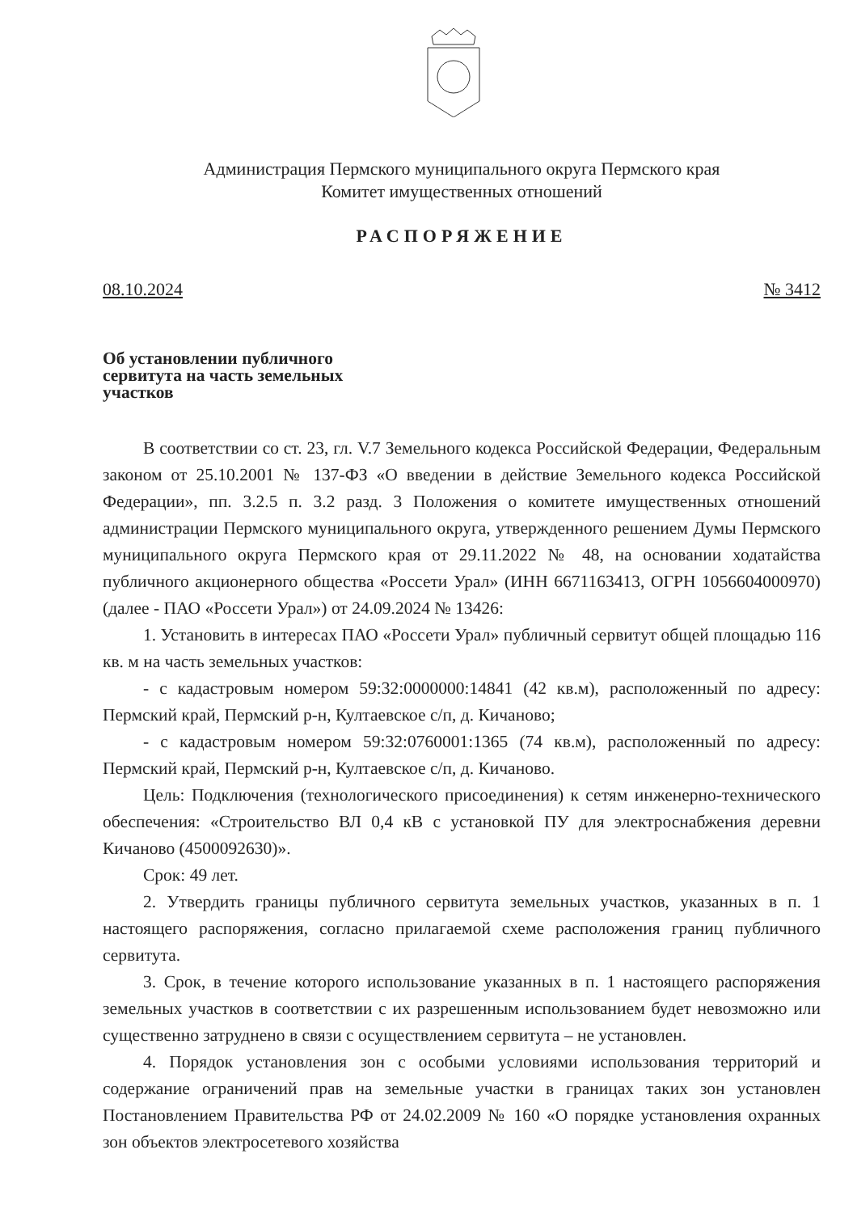Администрация Пермского муниципального округа Пермского края
Комитет имущественных отношений
РАСПОРЯЖЕНИЕ
08.10.2024 № 3412
Об установлении публичного
сервитута на часть земельных
участков
В соответствии со ст. 23, гл. V.7 Земельного кодекса Российской Федерации, Федеральным законом от 25.10.2001 № 137-ФЗ «О введении в действие Земельного кодекса Российской Федерации», пп. 3.2.5 п. 3.2 разд. 3 Положения о комитете имущественных отношений администрации Пермского муниципального округа, утвержденного решением Думы Пермского муниципального округа Пермского края от 29.11.2022 № 48, на основании ходатайства публичного акционерного общества «Россети Урал» (ИНН 6671163413, ОГРН 1056604000970) (далее - ПАО «Россети Урал») от 24.09.2024 № 13426:
1. Установить в интересах ПАО «Россети Урал» публичный сервитут общей площадью 116 кв. м на часть земельных участков:
- с кадастровым номером 59:32:0000000:14841 (42 кв.м), расположенный по адресу: Пермский край, Пермский р-н, Култаевское с/п, д. Кичаново;
- с кадастровым номером 59:32:0760001:1365 (74 кв.м), расположенный по адресу: Пермский край, Пермский р-н, Култаевское с/п, д. Кичаново.
Цель: Подключения (технологического присоединения) к сетям инженерно-технического обеспечения: «Строительство ВЛ 0,4 кВ с установкой ПУ для электроснабжения деревни Кичаново (4500092630)».
Срок: 49 лет.
2. Утвердить границы публичного сервитута земельных участков, указанных в п. 1 настоящего распоряжения, согласно прилагаемой схеме расположения границ публичного сервитута.
3. Срок, в течение которого использование указанных в п. 1 настоящего распоряжения земельных участков в соответствии с их разрешенным использованием будет невозможно или существенно затруднено в связи с осуществлением сервитута – не установлен.
4. Порядок установления зон с особыми условиями использования территорий и содержание ограничений прав на земельные участки в границах таких зон установлен Постановлением Правительства РФ от 24.02.2009 № 160 «О порядке установления охранных зон объектов электросетевого хозяйства